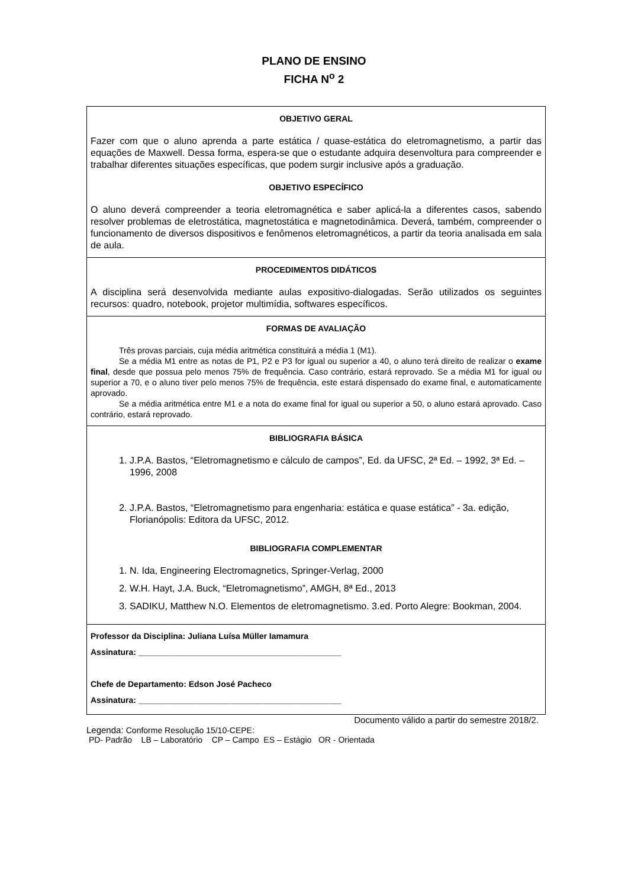PLANO DE ENSINO
FICHA N<sup>o</sup> 2
OBJETIVO GERAL
Fazer com que o aluno aprenda a parte estática / quase-estática do eletromagnetismo, a partir das equações de Maxwell. Dessa forma, espera-se que o estudante adquira desenvoltura para compreender e trabalhar diferentes situações específicas, que podem surgir inclusive após a graduação.
OBJETIVO ESPECÍFICO
O aluno deverá compreender a teoria eletromagnética e saber aplicá-la a diferentes casos, sabendo resolver problemas de eletrostática, magnetostática e magnetodinâmica. Deverá, também, compreender o funcionamento de diversos dispositivos e fenômenos eletromagnéticos, a partir da teoria analisada em sala de aula.
PROCEDIMENTOS DIDÁTICOS
A disciplina será desenvolvida mediante aulas expositivo-dialogadas. Serão utilizados os seguintes recursos: quadro, notebook, projetor multimídia, softwares específicos.
FORMAS DE AVALIAÇÃO
Três provas parciais, cuja média aritmética constituirá a média 1 (M1).
Se a média M1 entre as notas de P1, P2 e P3 for igual ou superior a 40, o aluno terá direito de realizar o exame final, desde que possua pelo menos 75% de frequência. Caso contrário, estará reprovado. Se a média M1 for igual ou superior a 70, e o aluno tiver pelo menos 75% de frequência, este estará dispensado do exame final, e automaticamente aprovado.
Se a média aritmética entre M1 e a nota do exame final for igual ou superior a 50, o aluno estará aprovado. Caso contrário, estará reprovado.
BIBLIOGRAFIA BÁSICA
1. J.P.A. Bastos, “Eletromagnetismo e cálculo de campos”, Ed. da UFSC, 2ª Ed. – 1992, 3ª Ed. – 1996, 2008
2. J.P.A. Bastos, “Eletromagnetismo para engenharia: estática e quase estática” - 3a. edição, Florianópolis: Editora da UFSC, 2012.
BIBLIOGRAFIA COMPLEMENTAR
1. N. Ida, Engineering Electromagnetics, Springer-Verlag, 2000
2. W.H. Hayt, J.A. Buck, “Eletromagnetismo”, AMGH, 8ª Ed., 2013
3. SADIKU, Matthew N.O. Elementos de eletromagnetismo. 3.ed. Porto Alegre: Bookman, 2004.
Professor da Disciplina: Juliana Luísa Müller Iamamura
Assinatura: ____________________________________________
Chefe de Departamento: Edson José Pacheco
Assinatura: ____________________________________________
Documento válido a partir do semestre 2018/2.
Legenda: Conforme Resolução 15/10-CEPE:
PD- Padrão LB – Laboratório CP – Campo ES – Estágio OR - Orientada